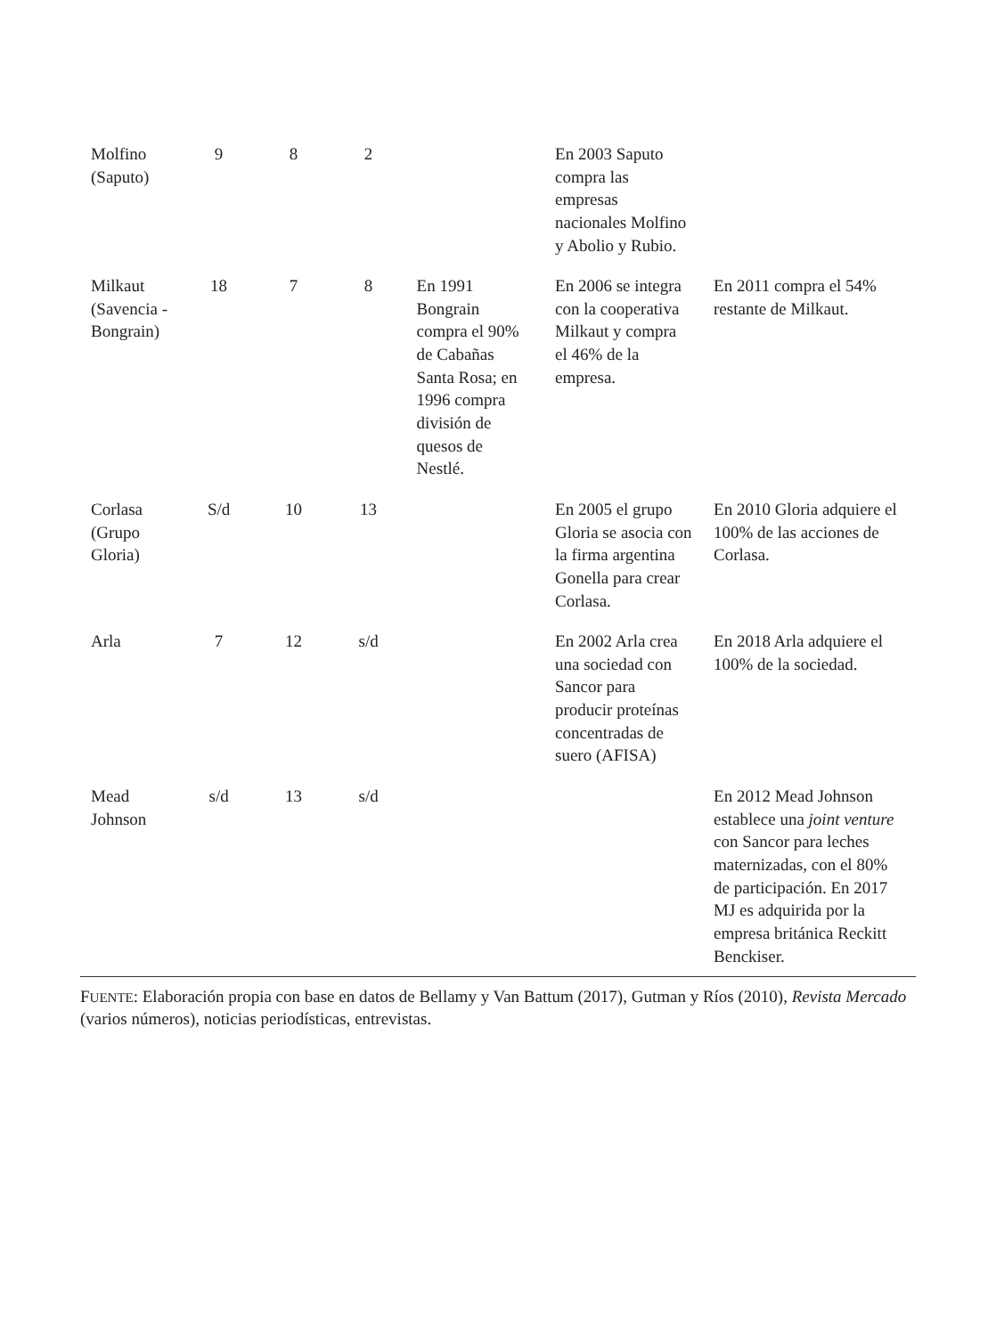| Molfino (Saputo) | 9 | 8 | 2 | | En 2003 Saputo compra las empresas nacionales Molfino y Abolio y Rubio. | |
| Milkaut (Savencia -Bongrain) | 18 | 7 | 8 | En 1991 Bongrain compra el 90% de Cabañas Santa Rosa; en 1996 compra división de quesos de Nestlé. | En 2006 se integra con la cooperativa Milkaut y compra el 46% de la empresa. | En 2011 compra el 54% restante de Milkaut. |
| Corlasa (Grupo Gloria) | S/d | 10 | 13 | | En 2005 el grupo Gloria se asocia con la firma argentina Gonella para crear Corlasa. | En 2010 Gloria adquiere el 100% de las acciones de Corlasa. |
| Arla | 7 | 12 | s/d | | En 2002 Arla crea una sociedad con Sancor para producir proteínas concentradas de suero (AFISA) | En 2018 Arla adquiere el 100% de la sociedad. |
| Mead Johnson | s/d | 13 | s/d | | | En 2012 Mead Johnson establece una joint venture con Sancor para leches maternizadas, con el 80% de participación. En 2017 MJ es adquirida por la empresa británica Reckitt Benckiser. |
FUENTE: Elaboración propia con base en datos de Bellamy y Van Battum (2017), Gutman y Ríos (2010), Revista Mercado (varios números), noticias periodísticas, entrevistas.